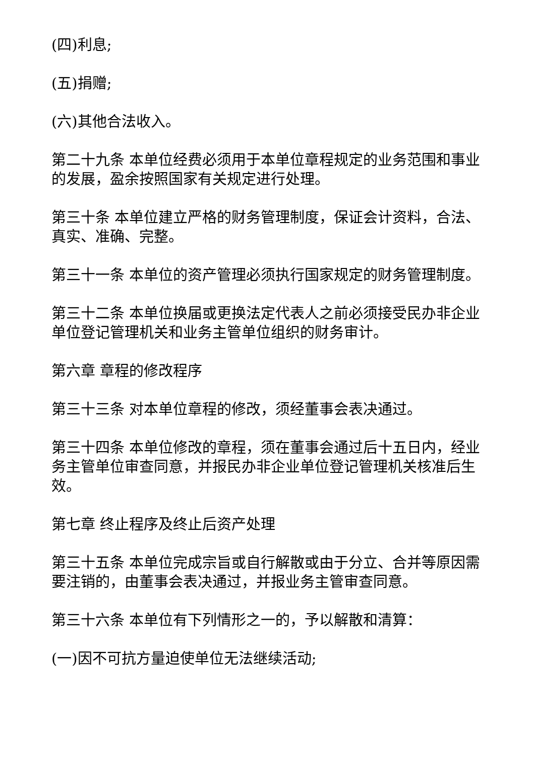(四)利息;
(五)捐赠;
(六)其他合法收入。
第二十九条 本单位经费必须用于本单位章程规定的业务范围和事业的发展，盈余按照国家有关规定进行处理。
第三十条 本单位建立严格的财务管理制度，保证会计资料，合法、真实、准确、完整。
第三十一条 本单位的资产管理必须执行国家规定的财务管理制度。
第三十二条 本单位换届或更换法定代表人之前必须接受民办非企业单位登记管理机关和业务主管单位组织的财务审计。
第六章 章程的修改程序
第三十三条 对本单位章程的修改，须经董事会表决通过。
第三十四条 本单位修改的章程，须在董事会通过后十五日内，经业务主管单位审查同意，并报民办非企业单位登记管理机关核准后生效。
第七章 终止程序及终止后资产处理
第三十五条 本单位完成宗旨或自行解散或由于分立、合并等原因需要注销的，由董事会表决通过，并报业务主管审查同意。
第三十六条 本单位有下列情形之一的，予以解散和清算：
(一)因不可抗方量迫使单位无法继续活动;